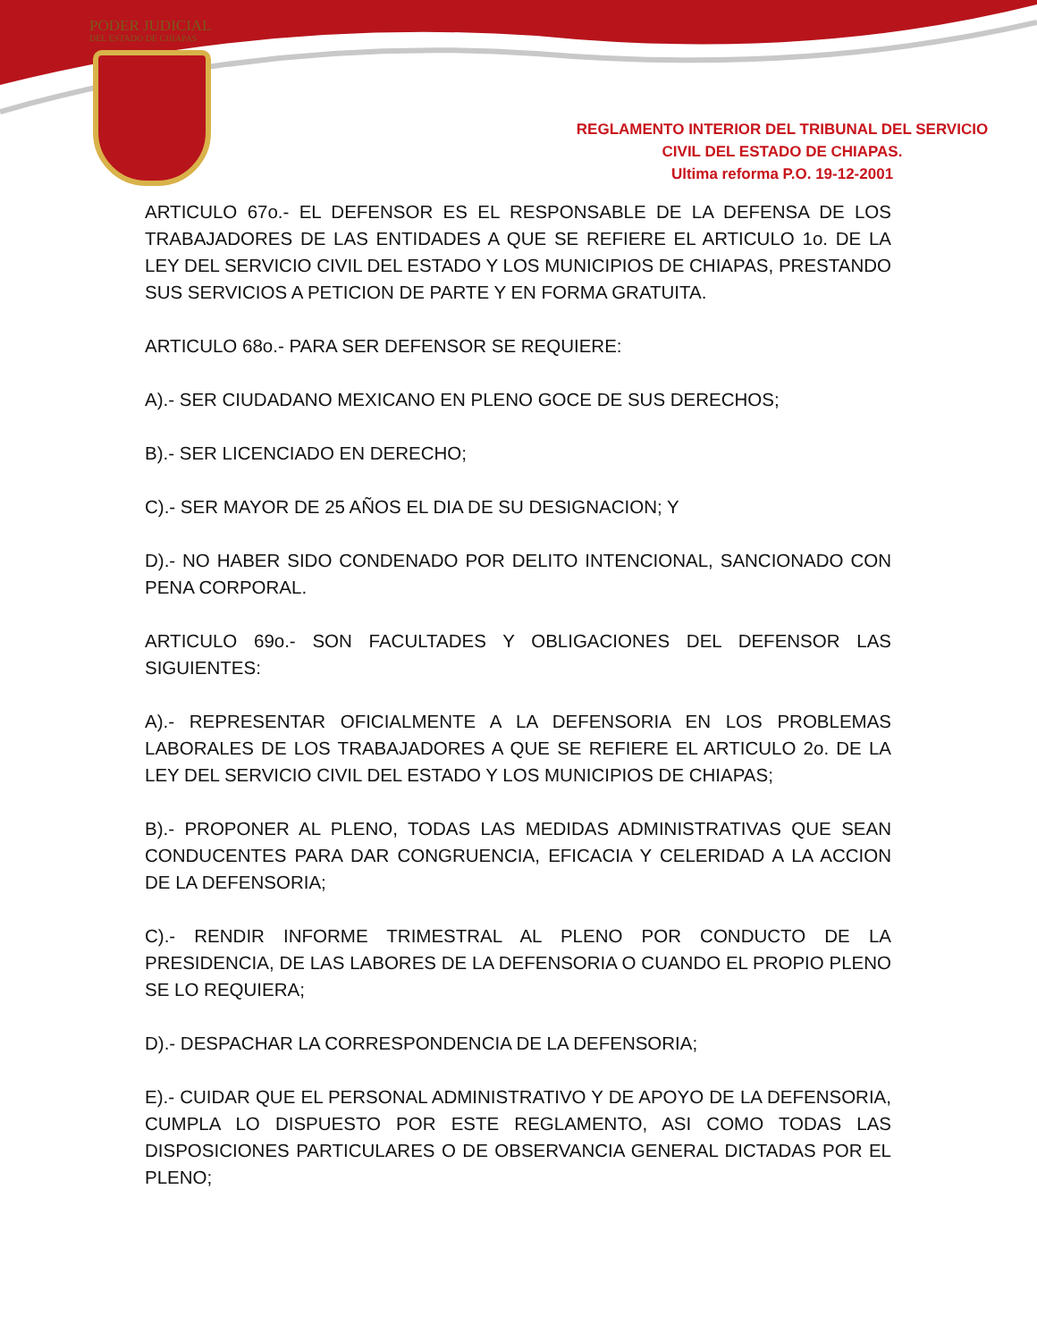PODER JUDICIAL
DEL ESTADO DE CHIAPAS
REGLAMENTO INTERIOR DEL TRIBUNAL DEL SERVICIO
CIVIL DEL ESTADO DE CHIAPAS.
Ultima reforma P.O. 19-12-2001
ARTICULO 67o.- EL DEFENSOR ES EL RESPONSABLE DE LA DEFENSA DE LOS TRABAJADORES DE LAS ENTIDADES A QUE SE REFIERE EL ARTICULO 1o. DE LA LEY DEL SERVICIO CIVIL DEL ESTADO Y LOS MUNICIPIOS DE CHIAPAS, PRESTANDO SUS SERVICIOS A PETICION DE PARTE Y EN FORMA GRATUITA.
ARTICULO 68o.- PARA SER DEFENSOR SE REQUIERE:
A).- SER CIUDADANO MEXICANO EN PLENO GOCE DE SUS DERECHOS;
B).- SER LICENCIADO EN DERECHO;
C).- SER MAYOR DE 25 AÑOS EL DIA DE SU DESIGNACION; Y
D).- NO HABER SIDO CONDENADO POR DELITO INTENCIONAL, SANCIONADO CON PENA CORPORAL.
ARTICULO 69o.- SON FACULTADES Y OBLIGACIONES DEL DEFENSOR LAS SIGUIENTES:
A).- REPRESENTAR OFICIALMENTE A LA DEFENSORIA EN LOS PROBLEMAS LABORALES DE LOS TRABAJADORES A QUE SE REFIERE EL ARTICULO 2o. DE LA LEY DEL SERVICIO CIVIL DEL ESTADO Y LOS MUNICIPIOS DE CHIAPAS;
B).- PROPONER AL PLENO, TODAS LAS MEDIDAS ADMINISTRATIVAS QUE SEAN CONDUCENTES PARA DAR CONGRUENCIA, EFICACIA Y CELERIDAD A LA ACCION DE LA DEFENSORIA;
C).- RENDIR INFORME TRIMESTRAL AL PLENO POR CONDUCTO DE LA PRESIDENCIA, DE LAS LABORES DE LA DEFENSORIA O CUANDO EL PROPIO PLENO SE LO REQUIERA;
D).- DESPACHAR LA CORRESPONDENCIA DE LA DEFENSORIA;
E).- CUIDAR QUE EL PERSONAL ADMINISTRATIVO Y DE APOYO DE LA DEFENSORIA, CUMPLA LO DISPUESTO POR ESTE REGLAMENTO, ASI COMO TODAS LAS DISPOSICIONES PARTICULARES O DE OBSERVANCIA GENERAL DICTADAS POR EL PLENO;